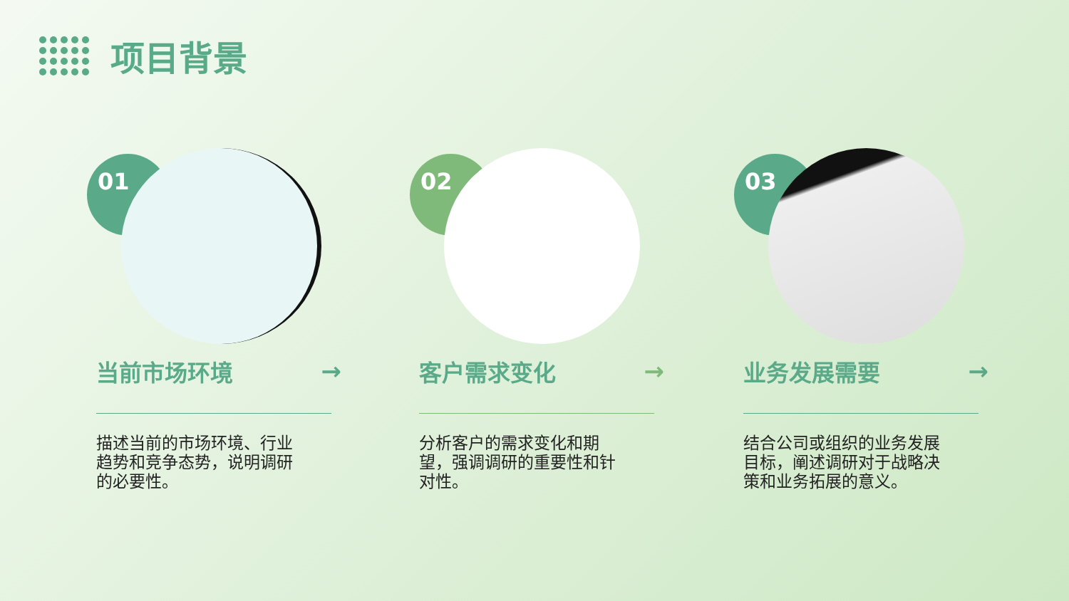项目背景
01
当前市场环境 →
描述当前的市场环境、行业趋势和竞争态势，说明调研的必要性。
02
客户需求变化 →
分析客户的需求变化和期望，强调调研的重要性和针对性。
03
业务发展需要 →
结合公司或组织的业务发展目标，阐述调研对于战略决策和业务拓展的意义。